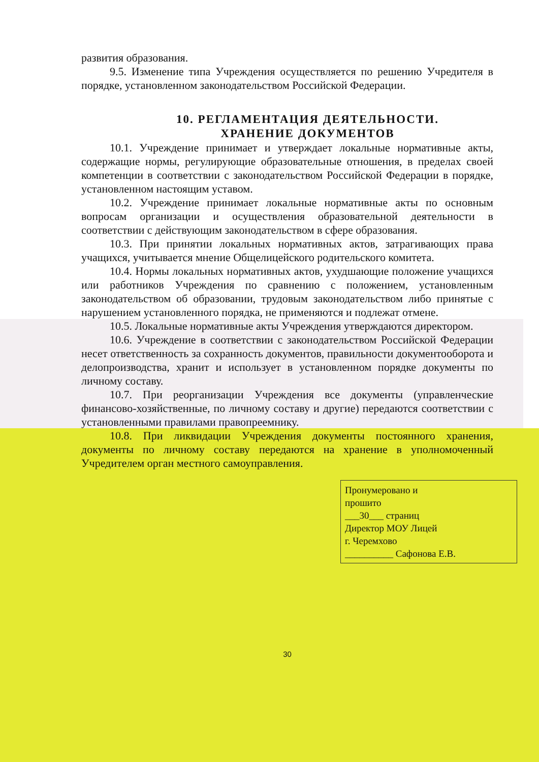развития образования.
9.5. Изменение типа Учреждения осуществляется по решению Учредителя в порядке, установленном законодательством Российской Федерации.
10. РЕГЛАМЕНТАЦИЯ ДЕЯТЕЛЬНОСТИ.
ХРАНЕНИЕ ДОКУМЕНТОВ
10.1. Учреждение принимает и утверждает локальные нормативные акты, содержащие нормы, регулирующие образовательные отношения, в пределах своей компетенции в соответствии с законодательством Российской Федерации в порядке, установленном настоящим уставом.
10.2. Учреждение принимает локальные нормативные акты по основным вопросам организации и осуществления образовательной деятельности в соответствии с действующим законодательством в сфере образования.
10.3. При принятии локальных нормативных актов, затрагивающих права учащихся, учитывается мнение Общелицейского родительского комитета.
10.4. Нормы локальных нормативных актов, ухудшающие положение учащихся или работников Учреждения по сравнению с положением, установленным законодательством об образовании, трудовым законодательством либо принятые с нарушением установленного порядка, не применяются и подлежат отмене.
10.5. Локальные нормативные акты Учреждения утверждаются директором.
10.6. Учреждение в соответствии с законодательством Российской Федерации несет ответственность за сохранность документов, правильности документооборота и делопроизводства, хранит и использует в установленном порядке документы по личному составу.
10.7. При реорганизации Учреждения все документы (управленческие финансово-хозяйственные, по личному составу и другие) передаются соответствии с установленными правилами правопреемнику.
10.8. При ликвидации Учреждения документы постоянного хранения, документы по личному составу передаются на хранение в уполномоченный Учредителем орган местного самоуправления.
Пронумеровано и
прошито
___30___ страниц
Директор МОУ Лицей
г. Черемхово
__________ Сафонова Е.В.
30